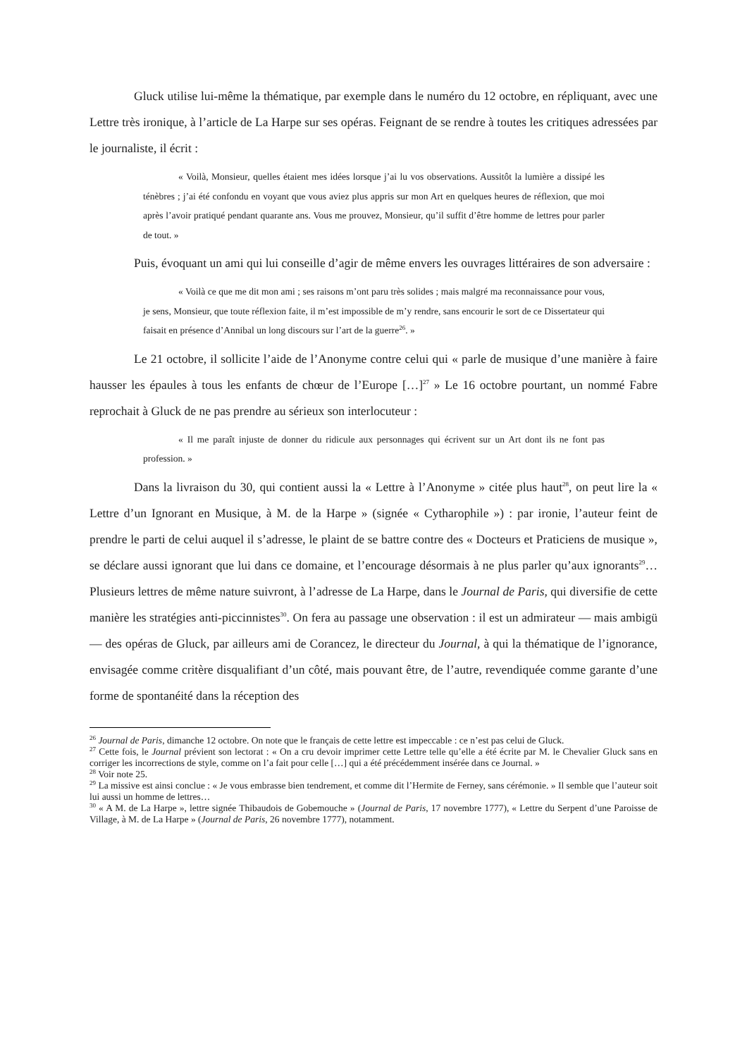Gluck utilise lui-même la thématique, par exemple dans le numéro du 12 octobre, en répliquant, avec une Lettre très ironique, à l’article de La Harpe sur ses opéras. Feignant de se rendre à toutes les critiques adressées par le journaliste, il écrit :
« Voilà, Monsieur, quelles étaient mes idées lorsque j’ai lu vos observations. Aussitôt la lumière a dissipé les ténèbres ; j’ai été confondu en voyant que vous aviez plus appris sur mon Art en quelques heures de réflexion, que moi après l’avoir pratiqué pendant quarante ans. Vous me prouvez, Monsieur, qu’il suffit d’être homme de lettres pour parler de tout. »
Puis, évoquant un ami qui lui conseille d’agir de même envers les ouvrages littéraires de son adversaire :
« Voilà ce que me dit mon ami ; ses raisons m’ont paru très solides ; mais malgré ma reconnaissance pour vous, je sens, Monsieur, que toute réflexion faite, il m’est impossible de m’y rendre, sans encourir le sort de ce Dissertateur qui faisait en présence d’Annibal un long discours sur l’art de la guerre<sup>26</sup>. »
Le 21 octobre, il sollicite l’aide de l’Anonyme contre celui qui « parle de musique d’une manière à faire hausser les épaules à tous les enfants de chœur de l’Europe […]<sup>27</sup> » Le 16 octobre pourtant, un nommé Fabre reprochait à Gluck de ne pas prendre au sérieux son interlocuteur :
« Il me paraît injuste de donner du ridicule aux personnages qui écrivent sur un Art dont ils ne font pas profession. »
Dans la livraison du 30, qui contient aussi la « Lettre à l’Anonyme » citée plus haut<sup>28</sup>, on peut lire la « Lettre d’un Ignorant en Musique, à M. de la Harpe » (signée « Cytharophile ») : par ironie, l’auteur feint de prendre le parti de celui auquel il s’adresse, le plaint de se battre contre des « Docteurs et Praticiens de musique », se déclare aussi ignorant que lui dans ce domaine, et l’encourage désormais à ne plus parler qu’aux ignorants<sup>29</sup>… Plusieurs lettres de même nature suivront, à l’adresse de La Harpe, dans le Journal de Paris, qui diversifie de cette manière les stratégies anti-piccinnistes<sup>30</sup>. On fera au passage une observation : il est un admirateur — mais ambigü — des opéras de Gluck, par ailleurs ami de Corancez, le directeur du Journal, à qui la thématique de l’ignorance, envisagée comme critère disqualifiant d’un côté, mais pouvant être, de l’autre, revendiquée comme garante d’une forme de spontanéité dans la réception des
<sup>26</sup> Journal de Paris, dimanche 12 octobre. On note que le français de cette lettre est impeccable : ce n’est pas celui de Gluck.
<sup>27</sup> Cette fois, le Journal prévient son lectorat : « On a cru devoir imprimer cette Lettre telle qu’elle a été écrite par M. le Chevalier Gluck sans en corriger les incorrections de style, comme on l’a fait pour celle […] qui a été précédemment insérée dans ce Journal. »
<sup>28</sup> Voir note 25.
<sup>29</sup> La missive est ainsi conclue : « Je vous embrasse bien tendrement, et comme dit l’Hermite de Ferney, sans cérémonie. » Il semble que l’auteur soit lui aussi un homme de lettres…
<sup>30</sup> « A M. de La Harpe », lettre signée Thibaudois de Gobemouche » (Journal de Paris, 17 novembre 1777), « Lettre du Serpent d’une Paroisse de Village, à M. de La Harpe » (Journal de Paris, 26 novembre 1777), notamment.